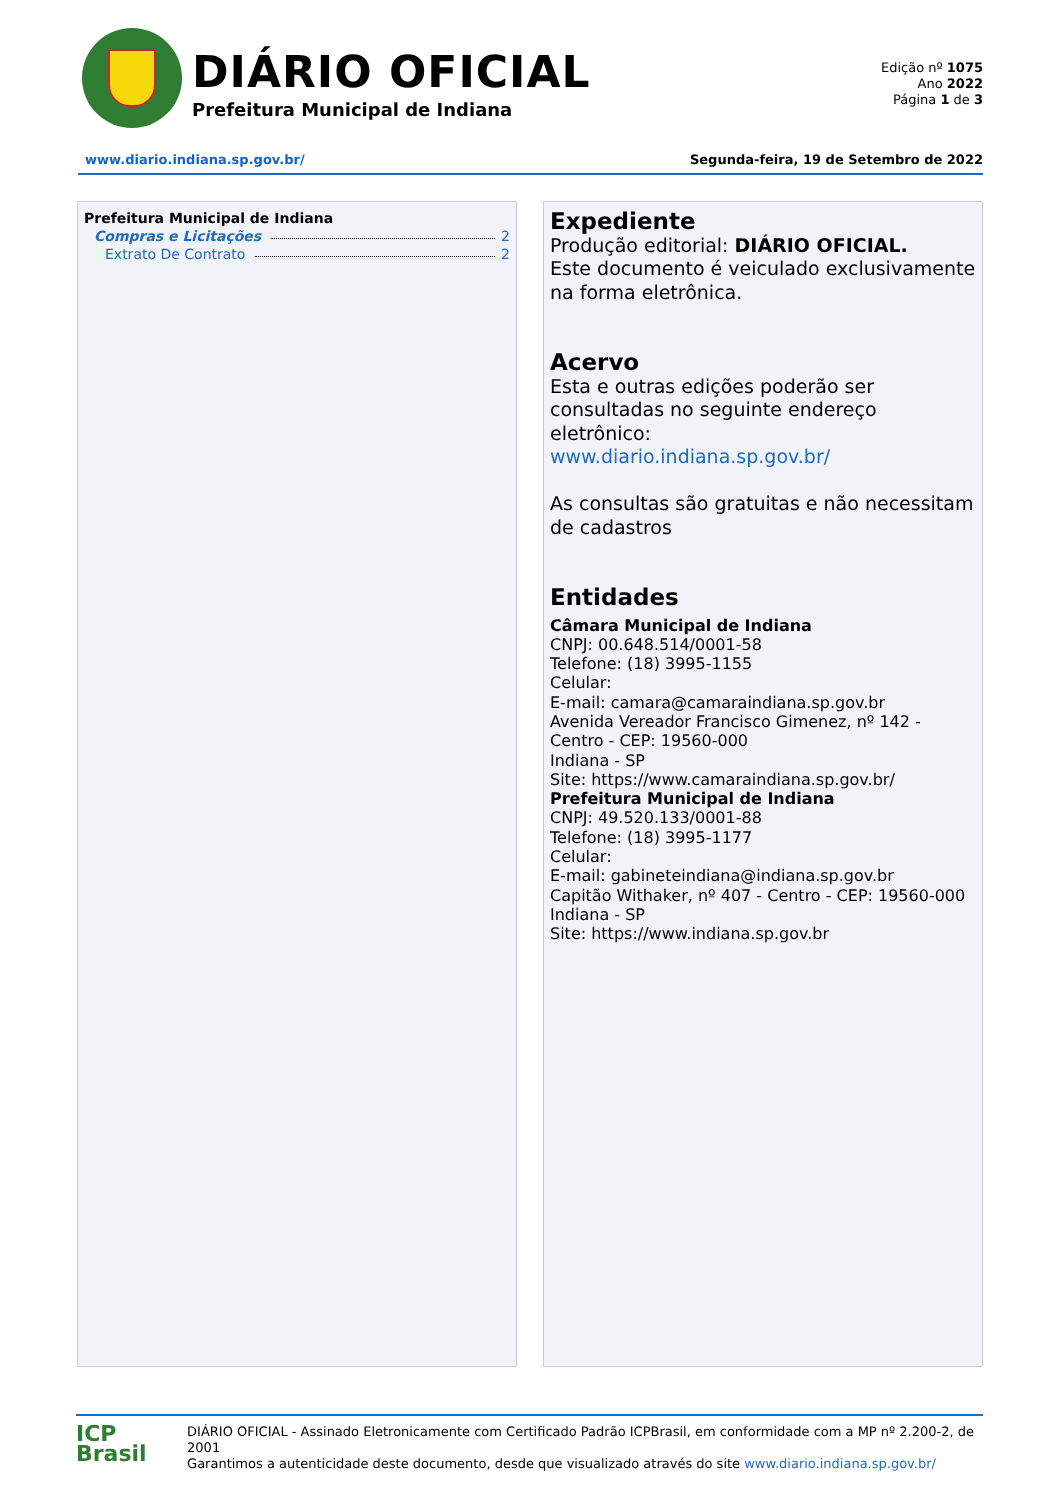DIÁRIO OFICIAL
Prefeitura Municipal de Indiana
Edição nº 1075
Ano 2022
Página 1 de 3
www.diario.indiana.sp.gov.br/ Segunda-feira, 19 de Setembro de 2022
Prefeitura Municipal de Indiana
Compras e Licitações 2
Extrato De Contrato 2
Expediente
Produção editorial: DIÁRIO OFICIAL.
Este documento é veiculado exclusivamente na forma eletrônica.
Acervo
Esta e outras edições poderão ser consultadas no seguinte endereço eletrônico:
www.diario.indiana.sp.gov.br/
As consultas são gratuitas e não necessitam de cadastros
Entidades
Câmara Municipal de Indiana
CNPJ: 00.648.514/0001-58
Telefone: (18) 3995-1155
Celular:
E-mail: camara@camaraindiana.sp.gov.br
Avenida Vereador Francisco Gimenez, nº 142 - Centro - CEP: 19560-000
Indiana - SP
Site: https://www.camaraindiana.sp.gov.br/
Prefeitura Municipal de Indiana
CNPJ: 49.520.133/0001-88
Telefone: (18) 3995-1177
Celular:
E-mail: gabineteindiana@indiana.sp.gov.br
Capitão Withaker, nº 407 - Centro - CEP: 19560-000
Indiana - SP
Site: https://www.indiana.sp.gov.br
ICP
Brasil
DIÁRIO OFICIAL - Assinado Eletronicamente com Certificado Padrão ICPBrasil, em conformidade com a MP nº 2.200-2, de 2001
Garantimos a autenticidade deste documento, desde que visualizado através do site www.diario.indiana.sp.gov.br/